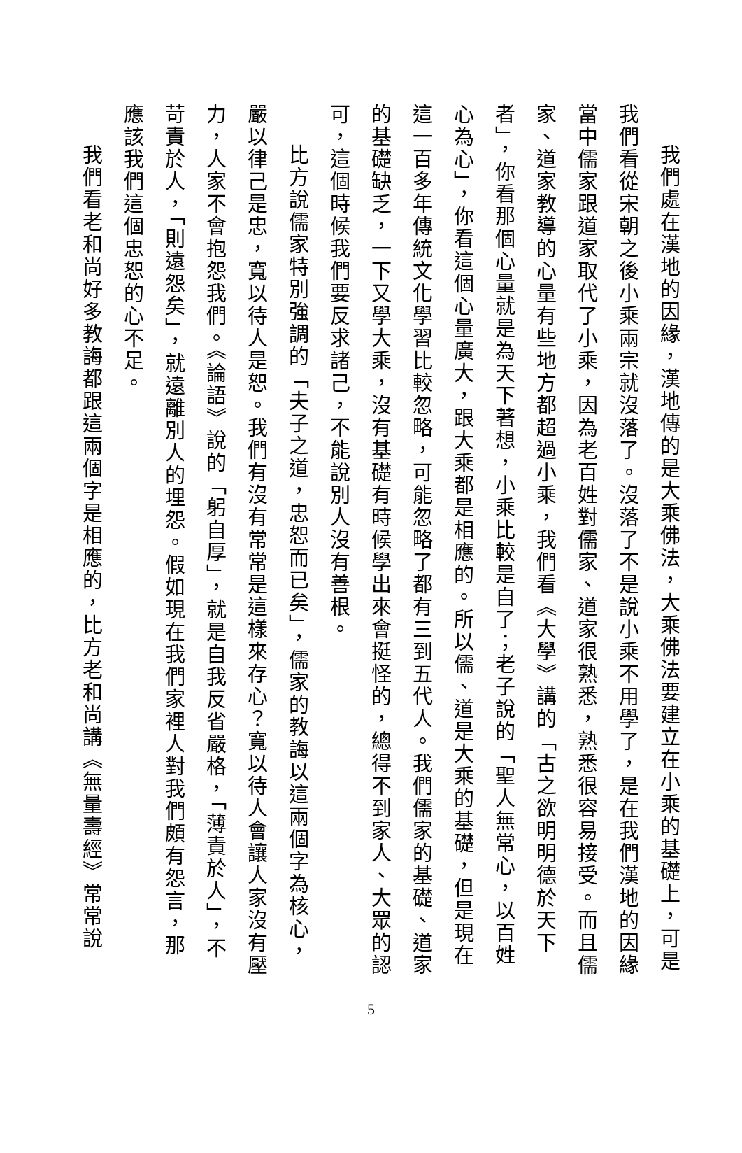我們處在漢地的因緣，漢地傳的是大乘佛法，大乘佛法要建立在小乘的基礎上，可是我們看從宋朝之後小乘兩宗就沒落了。沒落了不是說小乘不用學了，是在我們漢地的因緣當中儒家跟道家取代了小乘，因為老百姓對儒家、道家很熟悉，熟悉很容易接受。而且儒家、道家教導的心量有些地方都超過小乘，我們看《大學》講的「古之欲明明德於天下者」，你看那個心量就是為天下著想，小乘比較是自了；老子說的「聖人無常心，以百姓心為心」，你看這個心量廣大，跟大乘都是相應的。所以儒、道是大乘的基礎，但是現在這一百多年傳統文化學習比較忽略，可能忽略了都有三到五代人。我們儒家的基礎、道家的基礎缺乏，一下又學大乘，沒有基礎有時候學出來會挺怪的，總得不到家人、大眾的認可，這個時候我們要反求諸己，不能說別人沒有善根。
比方說儒家特別強調的「夫子之道，忠恕而已矣」，儒家的教誨以這兩個字為核心，嚴以律己是忠，寬以待人是恕。我們有沒有常常是這樣來存心？寬以待人會讓人家沒有壓力，人家不會抱怨我們。《論語》說的「躬自厚」，就是自我反省嚴格，「薄責於人」，不苛責於人，「則遠怨矣」，就遠離別人的埋怨。假如現在我們家裡人對我們頗有怨言，那應該我們這個忠恕的心不足。
我們看老和尚好多教誨都跟這兩個字是相應的，比方老和尚講《無量壽經》常常說
5